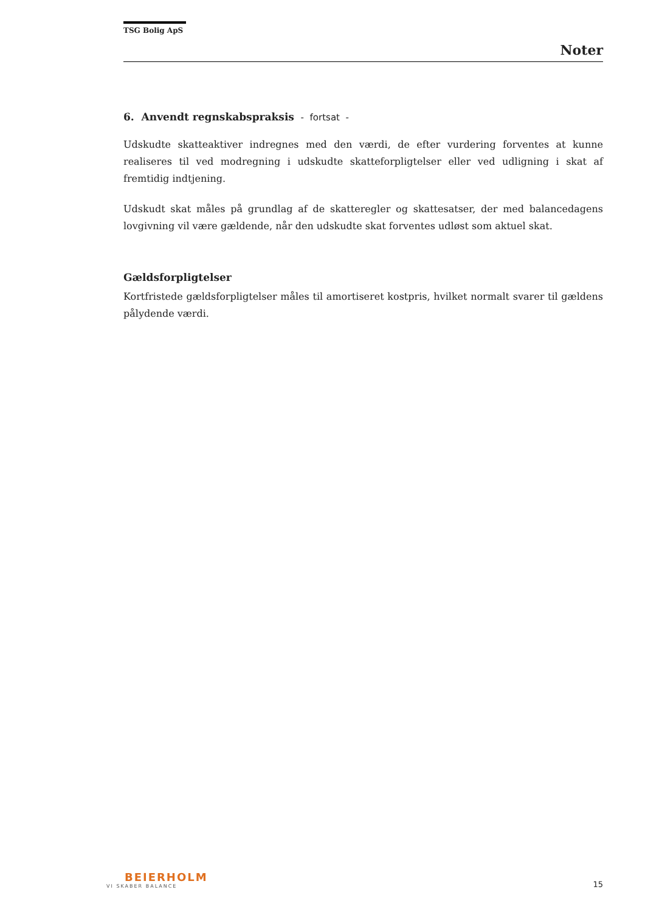TSG Bolig ApS
Noter
6. Anvendt regnskabspraksis - fortsat -
Udskudte skatteaktiver indregnes med den værdi, de efter vurdering forventes at kunne realiseres til ved modregning i udskudte skatteforpligtelser eller ved udligning i skat af fremtidig indtjening.
Udskudt skat måles på grundlag af de skatteregler og skattesatser, der med balancedagens lovgivning vil være gældende, når den udskudte skat forventes udløst som aktuel skat.
Gældsforpligtelser
Kortfristede gældsforpligtelser måles til amortiseret kostpris, hvilket normalt svarer til gældens pålydende værdi.
BEIERHOLM
VI SKABER BALANCE
15